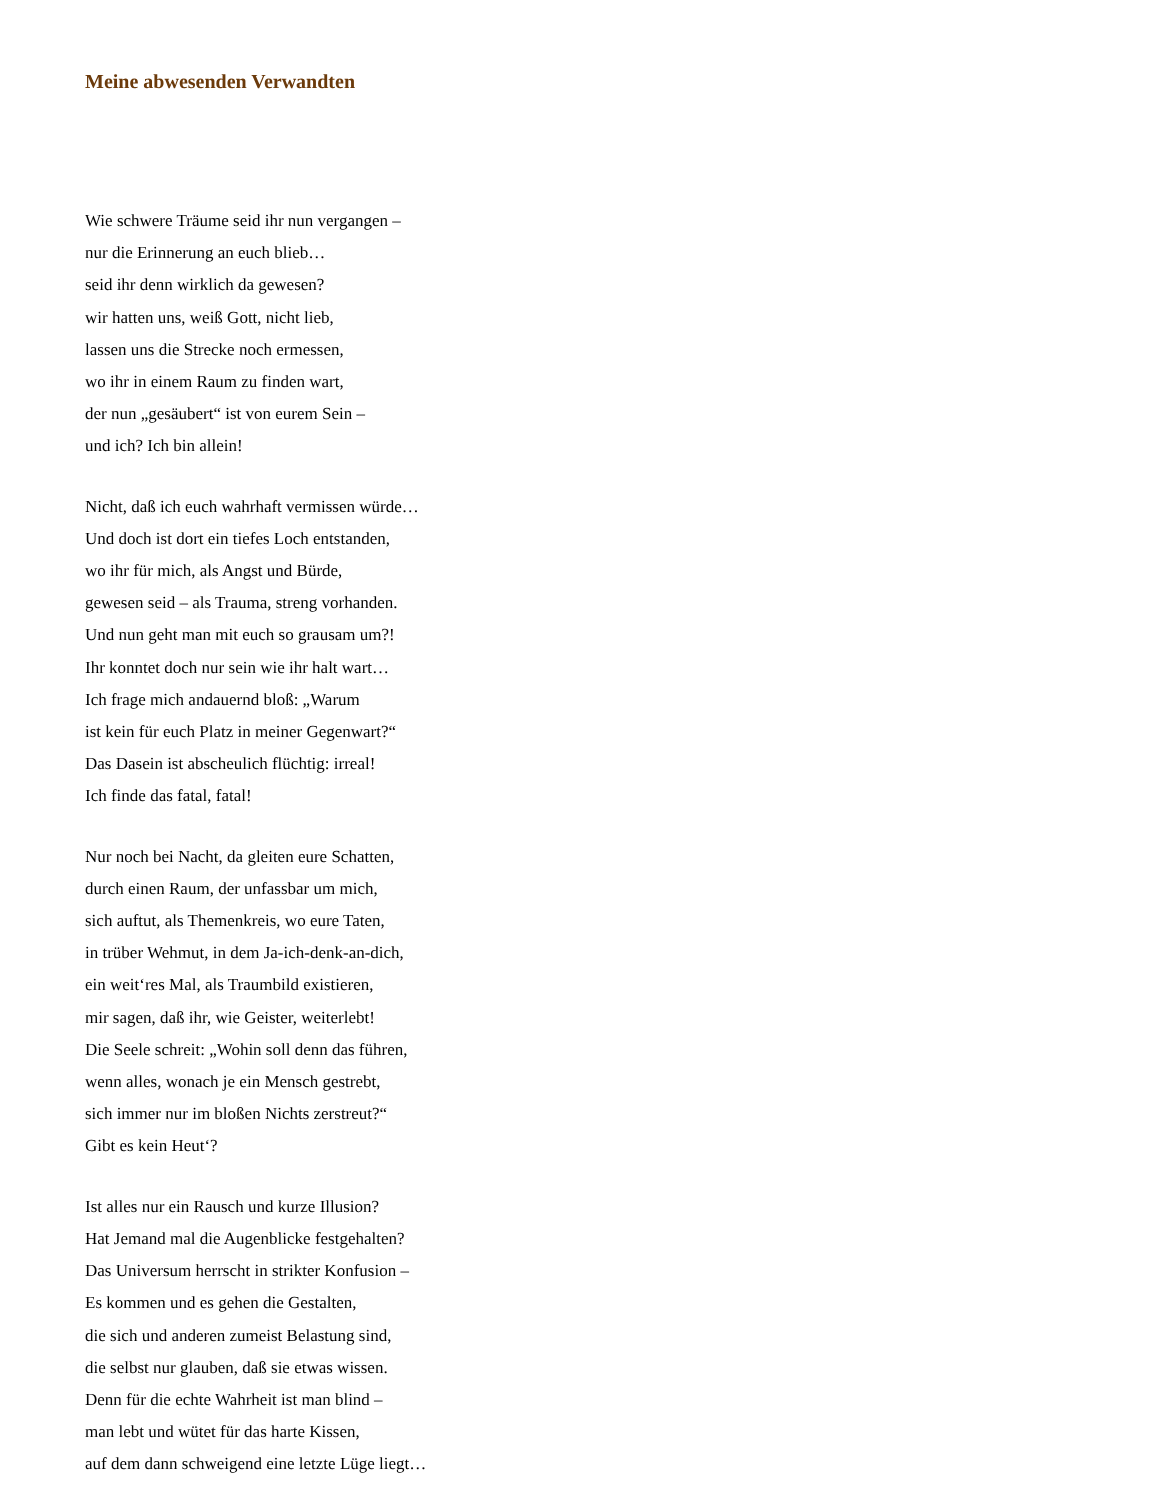Meine abwesenden Verwandten
Wie schwere Träume seid ihr nun vergangen –
nur die Erinnerung an euch blieb…
seid ihr denn wirklich da gewesen?
wir hatten uns, weiß Gott, nicht lieb,
lassen uns die Strecke noch ermessen,
wo ihr in einem Raum zu finden wart,
der nun „gesäubert“ ist von eurem Sein –
und ich? Ich bin allein!
Nicht, daß ich euch wahrhaft vermissen würde…
Und doch ist dort ein tiefes Loch entstanden,
wo ihr für mich, als Angst und Bürde,
gewesen seid – als Trauma, streng vorhanden.
Und nun geht man mit euch so grausam um?!
Ihr konntet doch nur sein wie ihr halt wart…
Ich frage mich andauernd bloß: „Warum
ist kein für euch Platz in meiner Gegenwart?“
Das Dasein ist abscheulich flüchtig: irreal!
Ich finde das fatal, fatal!
Nur noch bei Nacht, da gleiten eure Schatten,
durch einen Raum, der unfassbar um mich,
sich auftut, als Themenkreis, wo eure Taten,
in trüber Wehmut, in dem Ja-ich-denk-an-dich,
ein weit‘res Mal, als Traumbild existieren,
mir sagen, daß ihr, wie Geister, weiterlebt!
Die Seele schreit: „Wohin soll denn das führen,
wenn alles, wonach je ein Mensch gestrebt,
sich immer nur im bloßen Nichts zerstreut?“
Gibt es kein Heut‘?
Ist alles nur ein Rausch und kurze Illusion?
Hat Jemand mal die Augenblicke festgehalten?
Das Universum herrscht in strikter Konfusion –
Es kommen und es gehen die Gestalten,
die sich und anderen zumeist Belastung sind,
die selbst nur glauben, daß sie etwas wissen.
Denn für die echte Wahrheit ist man blind –
man lebt und wütet für das harte Kissen,
auf dem dann schweigend eine letzte Lüge liegt…